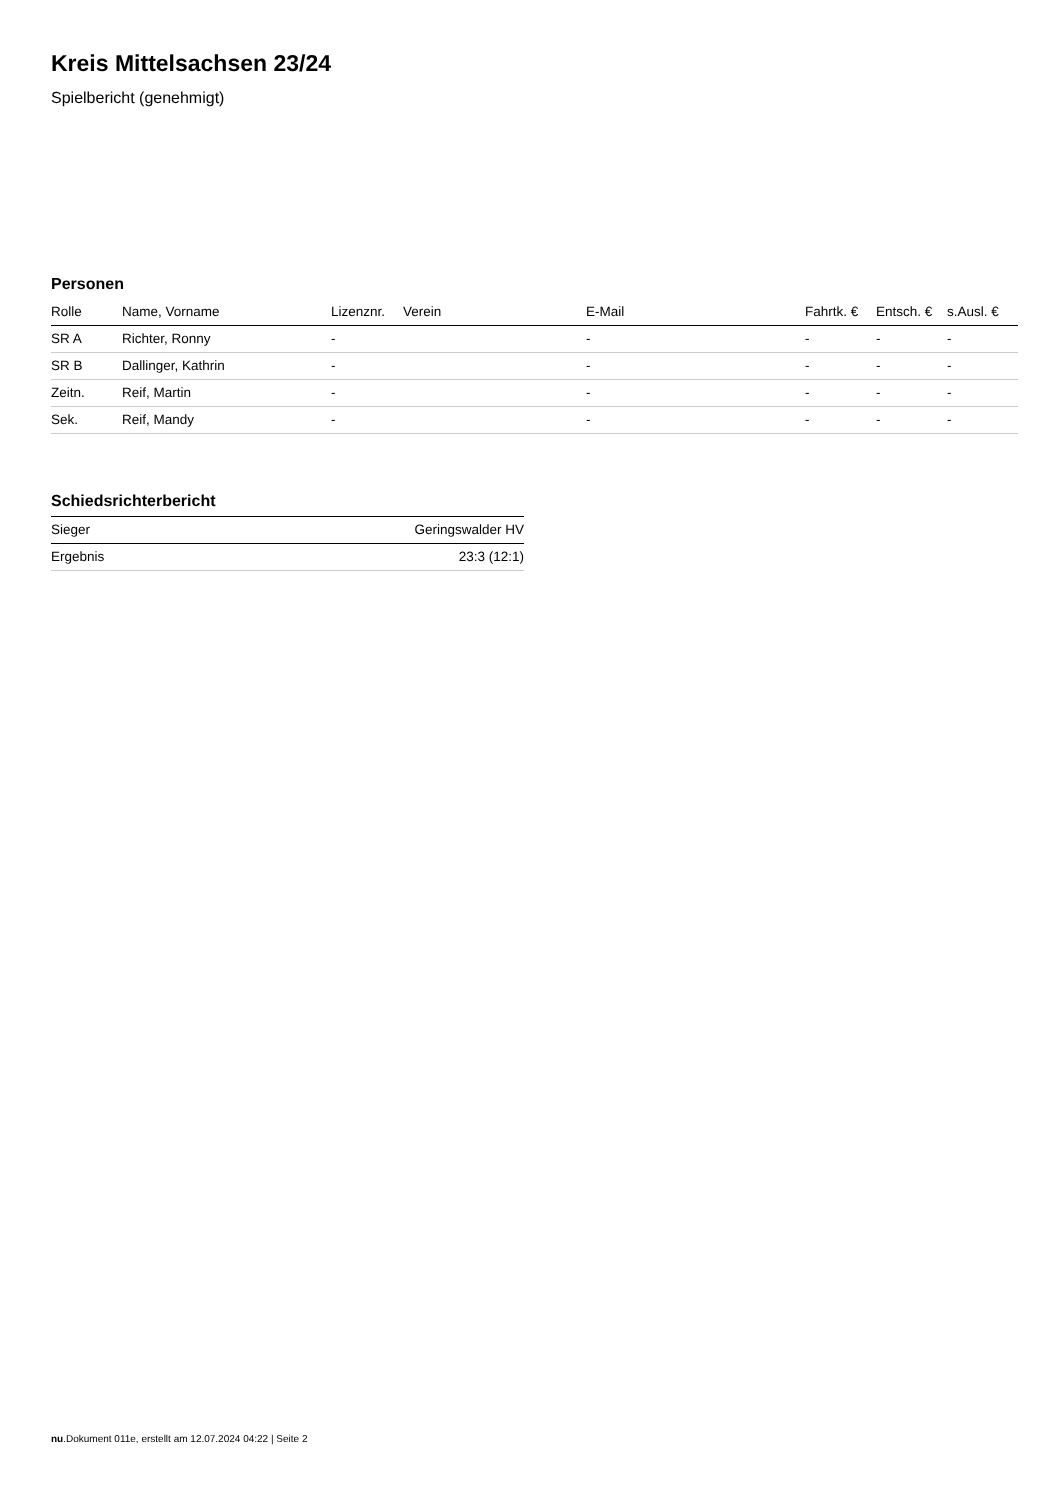Kreis Mittelsachsen 23/24
Spielbericht (genehmigt)
Personen
| Rolle | Name, Vorname | Lizenznr. | Verein | E-Mail | Fahrtk. € | Entsch. € | s.Ausl. € |
| --- | --- | --- | --- | --- | --- | --- | --- |
| SR A | Richter, Ronny | - | | - | - | - | - |
| SR B | Dallinger, Kathrin | - | | - | - | - | - |
| Zeitn. | Reif, Martin | - | | - | - | - | - |
| Sek. | Reif, Mandy | - | | - | - | - | - |
Schiedsrichterbericht
| Sieger | Geringswalder HV |
| Ergebnis | 23:3 (12:1) |
nu.Dokument 011e, erstellt am 12.07.2024 04:22 | Seite 2